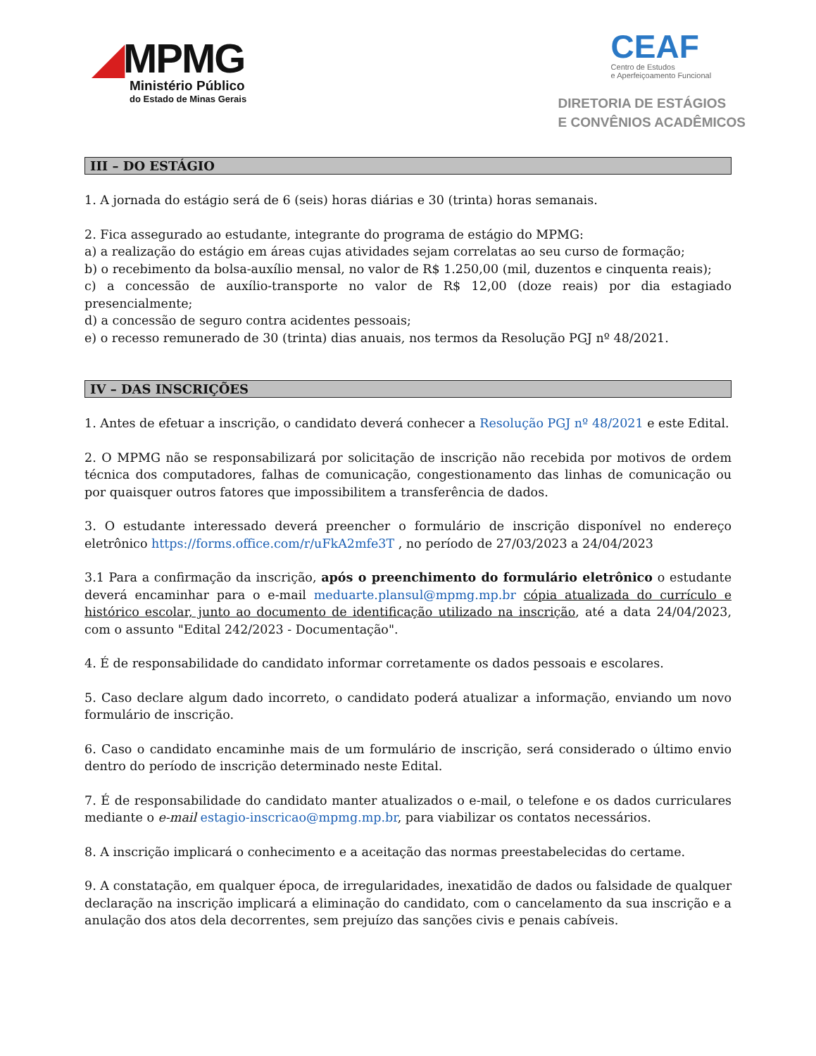◢MPMG
Ministério Público
do Estado de Minas Gerais
CEAF
Centro de Estudos
e Aperfeiçoamento Funcional
DIRETORIA DE ESTÁGIOS
E CONVÊNIOS ACADÊMICOS
III – DO ESTÁGIO
1. A jornada do estágio será de 6 (seis) horas diárias e 30 (trinta) horas semanais.
2. Fica assegurado ao estudante, integrante do programa de estágio do MPMG:
a) a realização do estágio em áreas cujas atividades sejam correlatas ao seu curso de formação;
b) o recebimento da bolsa-auxílio mensal, no valor de R$ 1.250,00 (mil, duzentos e cinquenta reais);
c) a concessão de auxílio-transporte no valor de R$ 12,00 (doze reais) por dia estagiado presencialmente;
d) a concessão de seguro contra acidentes pessoais;
e) o recesso remunerado de 30 (trinta) dias anuais, nos termos da Resolução PGJ nº 48/2021.
IV – DAS INSCRIÇÕES
1. Antes de efetuar a inscrição, o candidato deverá conhecer a Resolução PGJ nº 48/2021 e este Edital.
2. O MPMG não se responsabilizará por solicitação de inscrição não recebida por motivos de ordem técnica dos computadores, falhas de comunicação, congestionamento das linhas de comunicação ou por quaisquer outros fatores que impossibilitem a transferência de dados.
3. O estudante interessado deverá preencher o formulário de inscrição disponível no endereço eletrônico https://forms.office.com/r/uFkA2mfe3T , no período de 27/03/2023 a 24/04/2023
3.1 Para a confirmação da inscrição, após o preenchimento do formulário eletrônico o estudante deverá encaminhar para o e-mail meduarte.plansul@mpmg.mp.br cópia atualizada do currículo e histórico escolar, junto ao documento de identificação utilizado na inscrição, até a data 24/04/2023, com o assunto "Edital 242/2023 - Documentação".
4. É de responsabilidade do candidato informar corretamente os dados pessoais e escolares.
5. Caso declare algum dado incorreto, o candidato poderá atualizar a informação, enviando um novo formulário de inscrição.
6. Caso o candidato encaminhe mais de um formulário de inscrição, será considerado o último envio dentro do período de inscrição determinado neste Edital.
7. É de responsabilidade do candidato manter atualizados o e-mail, o telefone e os dados curriculares mediante o e-mail estagio-inscricao@mpmg.mp.br, para viabilizar os contatos necessários.
8. A inscrição implicará o conhecimento e a aceitação das normas preestabelecidas do certame.
9. A constatação, em qualquer época, de irregularidades, inexatidão de dados ou falsidade de qualquer declaração na inscrição implicará a eliminação do candidato, com o cancelamento da sua inscrição e a anulação dos atos dela decorrentes, sem prejuízo das sanções civis e penais cabíveis.